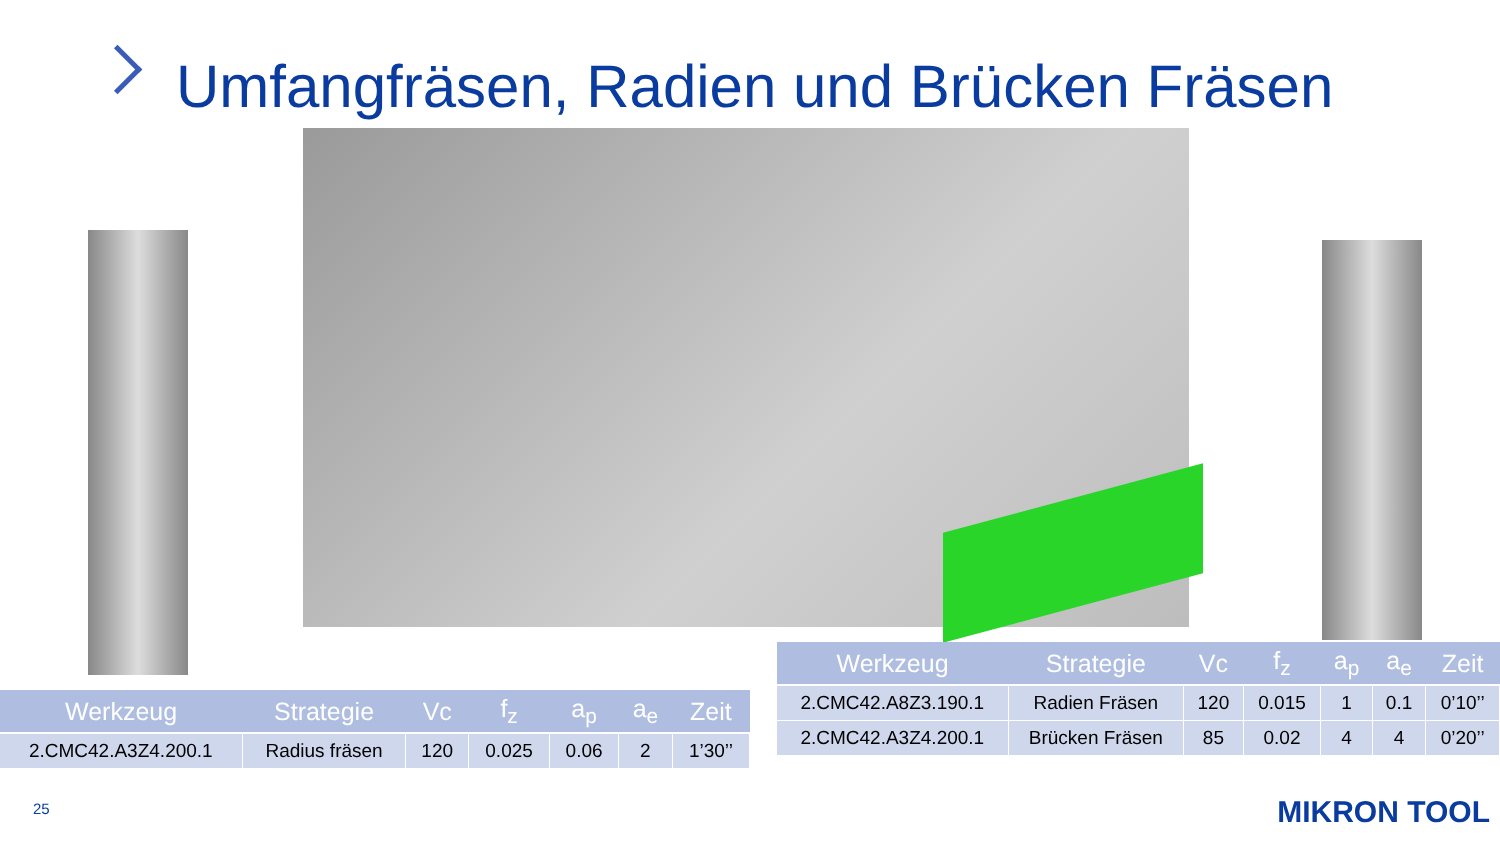Umfangfräsen, Radien und Brücken Fräsen
| Werkzeug | Strategie | Vc | f<sub>z</sub> | a<sub>p</sub> | a<sub>e</sub> | Zeit |
| --- | --- | --- | --- | --- | --- | --- |
| 2.CMC42.A3Z4.200.1 | Radius fräsen | 120 | 0.025 | 0.06 | 2 | 1’30’’ |
| Werkzeug | Strategie | Vc | f<sub>z</sub> | a<sub>p</sub> | a<sub>e</sub> | Zeit |
| --- | --- | --- | --- | --- | --- | --- |
| 2.CMC42.A8Z3.190.1 | Radien Fräsen | 120 | 0.015 | 1 | 0.1 | 0’10’’ |
| 2.CMC42.A3Z4.200.1 | Brücken Fräsen | 85 | 0.02 | 4 | 4 | 0’20’’ |
25 MIKRON TOOL